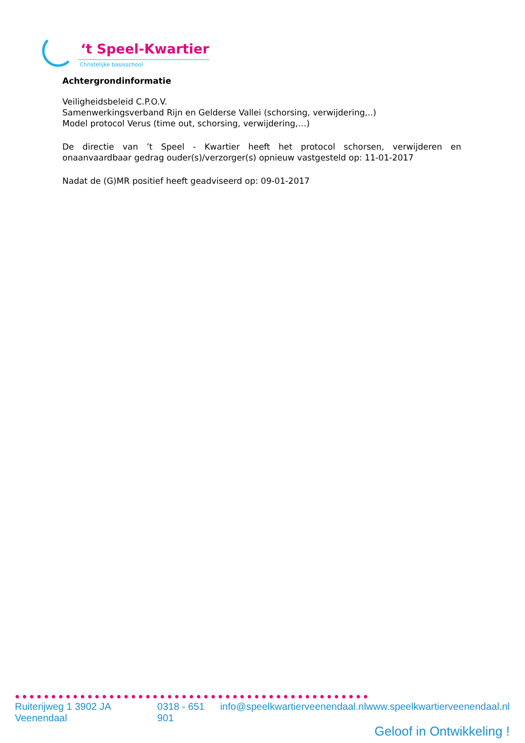‘t Speel-Kwartier
Christelijke basisschool
Achtergrondinformatie
Veiligheidsbeleid C.P.O.V.
Samenwerkingsverband Rijn en Gelderse Vallei (schorsing, verwijdering,..)
Model protocol Verus (time out, schorsing, verwijdering,…)
De directie van ’t Speel - Kwartier heeft het protocol schorsen, verwijderen en onaanvaardbaar gedrag ouder(s)/verzorger(s) opnieuw vastgesteld op: 11-01-2017
Nadat de (G)MR positief heeft geadviseerd op: 09-01-2017
●●●●●●●●●●●●●●●●●●●●●●●●●●●●●●●●●●●●●●●●●●●●●●●●●
Ruiterijweg 1 3902 JA Veenendaal 0318 - 651 901 info@speelkwartierveenendaal.nl www.speelkwartierveenendaal.nl
Geloof in Ontwikkeling !